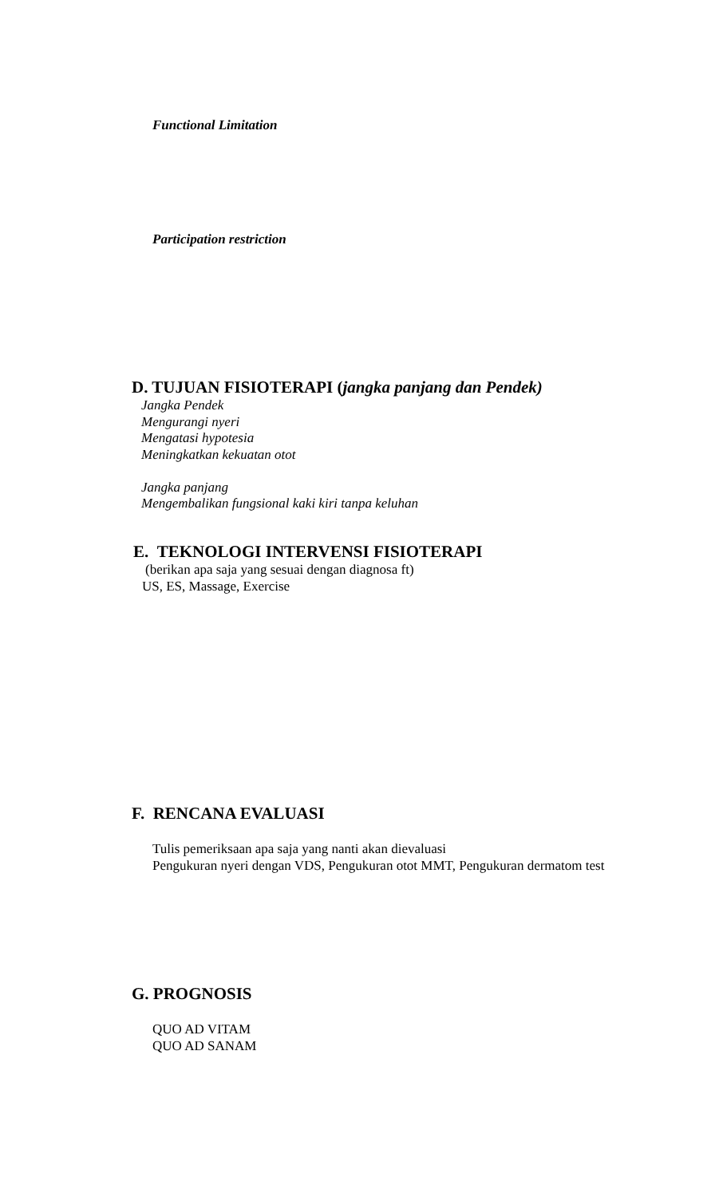Functional Limitation
Participation restriction
D. TUJUAN FISIOTERAPI (jangka panjang dan Pendek)
Jangka Pendek
Mengurangi nyeri
Mengatasi hypotesia
Meningkatkan kekuatan otot
Jangka panjang
Mengembalikan fungsional kaki kiri tanpa keluhan
E. TEKNOLOGI INTERVENSI FISIOTERAPI
(berikan apa saja yang sesuai dengan diagnosa ft)
US, ES, Massage, Exercise
F. RENCANA EVALUASI
Tulis pemeriksaan apa saja yang nanti akan dievaluasi
Pengukuran nyeri dengan VDS, Pengukuran otot MMT, Pengukuran dermatom test
G. PROGNOSIS
QUO AD VITAM
QUO AD SANAM